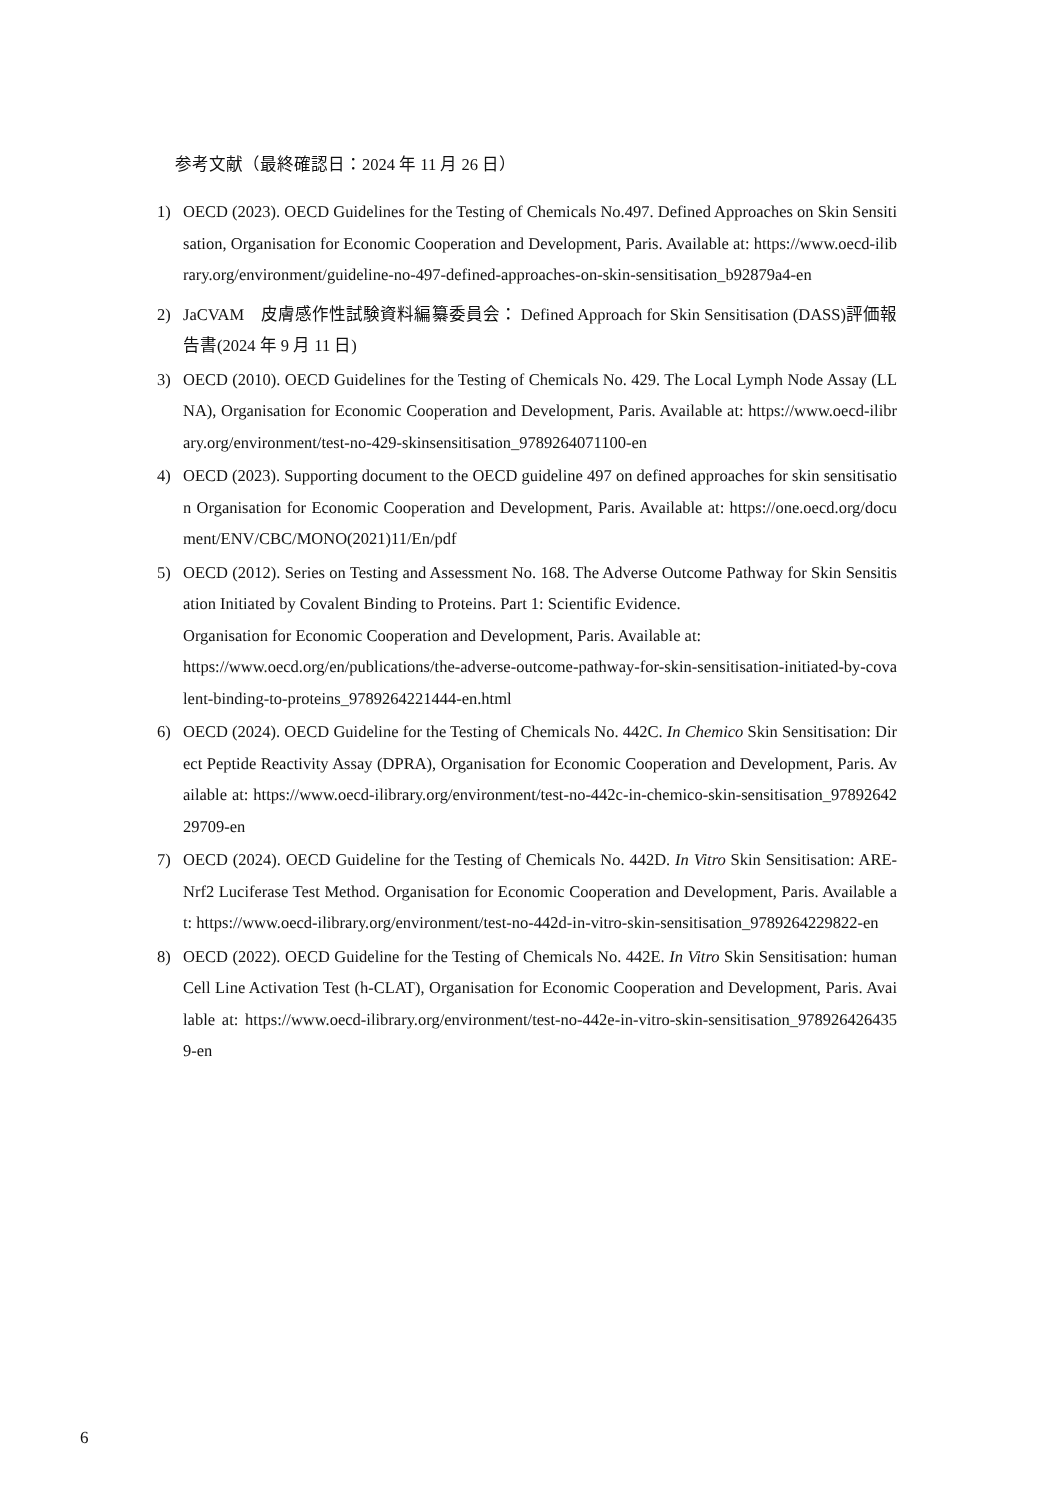参考文献（最終確認日：2024 年 11 月 26 日）
1) OECD (2023). OECD Guidelines for the Testing of Chemicals No.497. Defined Approaches on Skin Sensitisation, Organisation for Economic Cooperation and Development, Paris. Available at: https://www.oecd-ilibrary.org/environment/guideline-no-497-defined-approaches-on-skin-sensitisation_b92879a4-en
2) JaCVAM　皮膚感作性試験資料編纂委員会： Defined Approach for Skin Sensitisation (DASS)評価報告書(2024 年 9 月 11 日)
3) OECD (2010). OECD Guidelines for the Testing of Chemicals No. 429. The Local Lymph Node Assay (LLNA), Organisation for Economic Cooperation and Development, Paris. Available at: https://www.oecd-ilibrary.org/environment/test-no-429-skinsensitisation_9789264071100-en
4) OECD (2023). Supporting document to the OECD guideline 497 on defined approaches for skin sensitisation Organisation for Economic Cooperation and Development, Paris. Available at: https://one.oecd.org/document/ENV/CBC/MONO(2021)11/En/pdf
5) OECD (2012). Series on Testing and Assessment No. 168. The Adverse Outcome Pathway for Skin Sensitisation Initiated by Covalent Binding to Proteins. Part 1: Scientific Evidence.
Organisation for Economic Cooperation and Development, Paris. Available at:
https://www.oecd.org/en/publications/the-adverse-outcome-pathway-for-skin-sensitisation-initiated-by-covalent-binding-to-proteins_9789264221444-en.html
6) OECD (2024). OECD Guideline for the Testing of Chemicals No. 442C. In Chemico Skin Sensitisation: Direct Peptide Reactivity Assay (DPRA), Organisation for Economic Cooperation and Development, Paris. Available at: https://www.oecd-ilibrary.org/environment/test-no-442c-in-chemico-skin-sensitisation_9789264229709-en
7) OECD (2024). OECD Guideline for the Testing of Chemicals No. 442D. In Vitro Skin Sensitisation: ARE-Nrf2 Luciferase Test Method. Organisation for Economic Cooperation and Development, Paris. Available at: https://www.oecd-ilibrary.org/environment/test-no-442d-in-vitro-skin-sensitisation_9789264229822-en
8) OECD (2022). OECD Guideline for the Testing of Chemicals No. 442E. In Vitro Skin Sensitisation: human Cell Line Activation Test (h-CLAT), Organisation for Economic Cooperation and Development, Paris. Available at: https://www.oecd-ilibrary.org/environment/test-no-442e-in-vitro-skin-sensitisation_9789264264359-en
6